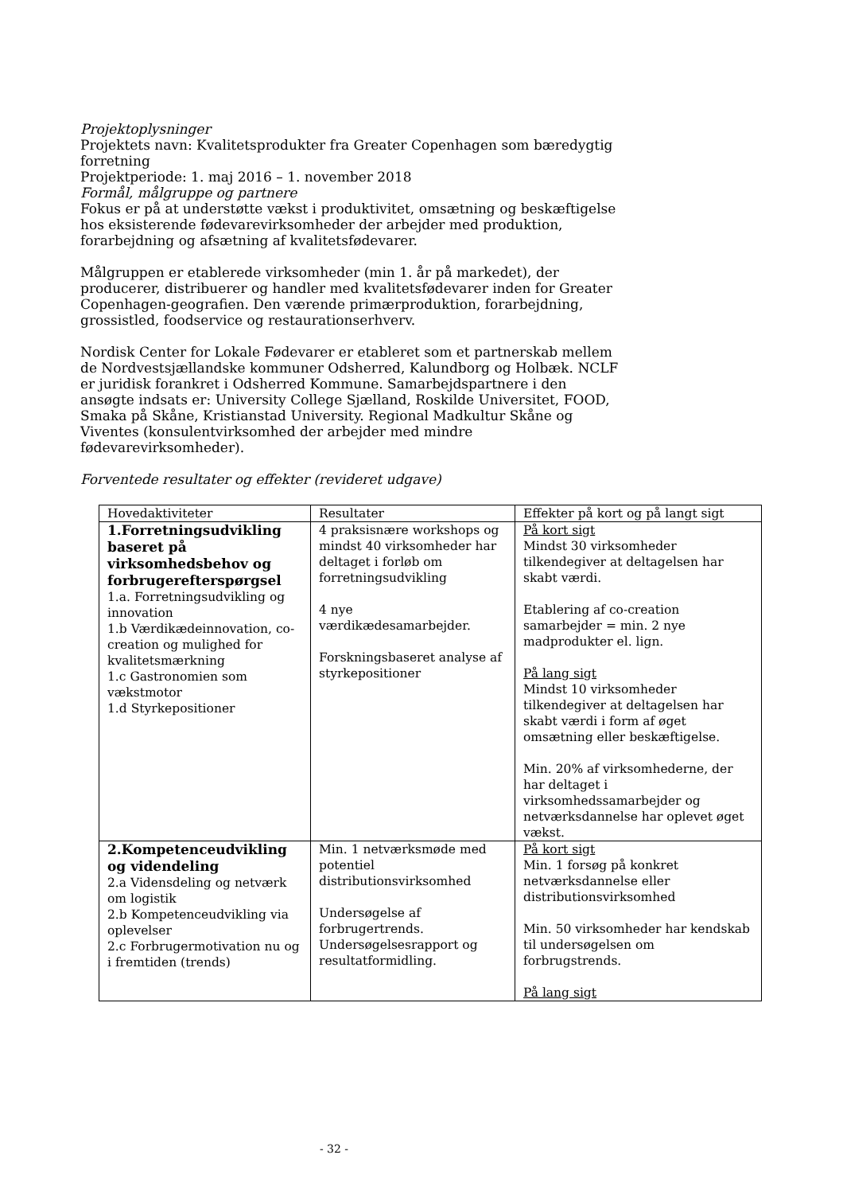Projektoplysninger
Projektets navn: Kvalitetsprodukter fra Greater Copenhagen som bæredygtig forretning
Projektperiode: 1. maj 2016 – 1. november 2018
Formål, målgruppe og partnere
Fokus er på at understøtte vækst i produktivitet, omsætning og beskæftigelse hos eksisterende fødevarevirksomheder der arbejder med produktion, forarbejdning og afsætning af kvalitetsfødevarer.
Målgruppen er etablerede virksomheder (min 1. år på markedet), der producerer, distribuerer og handler med kvalitetsfødevarer inden for Greater Copenhagen-geografien. Den værende primærproduktion, forarbejdning, grossistled, foodservice og restaurationserhverv.
Nordisk Center for Lokale Fødevarer er etableret som et partnerskab mellem de Nordvestsjællandske kommuner Odsherred, Kalundborg og Holbæk. NCLF er juridisk forankret i Odsherred Kommune. Samarbejdspartnere i den ansøgte indsats er: University College Sjælland, Roskilde Universitet, FOOD, Smaka på Skåne, Kristianstad University. Regional Madkultur Skåne og Viventes (konsulentvirksomhed der arbejder med mindre fødevarevirksomheder).
Forventede resultater og effekter (revideret udgave)
| Hovedaktiviteter | Resultater | Effekter på kort og på langt sigt |
| --- | --- | --- |
| 1.Forretningsudvikling baseret på virksomhedsbehov og forbrugerefterspørgsel 1.a. Forretningsudvikling og innovation 1.b Værdikædeinnovation, co-creation og mulighed for kvalitetsmærkning 1.c Gastronomien som vækstmotor 1.d Styrkepositioner | 4 praksisnære workshops og mindst 40 virksomheder har deltaget i forløb om forretningsudvikling 4 nye værdikædesamarbejder. Forskningsbaseret analyse af styrkepositioner | På kort sigt Mindst 30 virksomheder tilkendegiver at deltagelsen har skabt værdi. Etablering af co-creation samarbejder = min. 2 nye madprodukter el. lign. På lang sigt Mindst 10 virksomheder tilkendegiver at deltagelsen har skabt værdi i form af øget omsætning eller beskæftigelse. Min. 20% af virksomhederne, der har deltaget i virksomhedssamarbejder og netværksdannelse har oplevet øget vækst. |
| 2.Kompetenceudvikling og videndeling 2.a Vidensdeling og netværk om logistik 2.b Kompetenceudvikling via oplevelser 2.c Forbrugermotivation nu og i fremtiden (trends) | Min. 1 netværksmøde med potentiel distributionsvirksomhed Undersøgelse af forbrugertrends. Undersøgelsesrapport og resultatformidling. | På kort sigt Min. 1 forsøg på konkret netværksdannelse eller distributionsvirksomhed Min. 50 virksomheder har kendskab til undersøgelsen om forbrugstrends. På lang sigt |
- 32 -